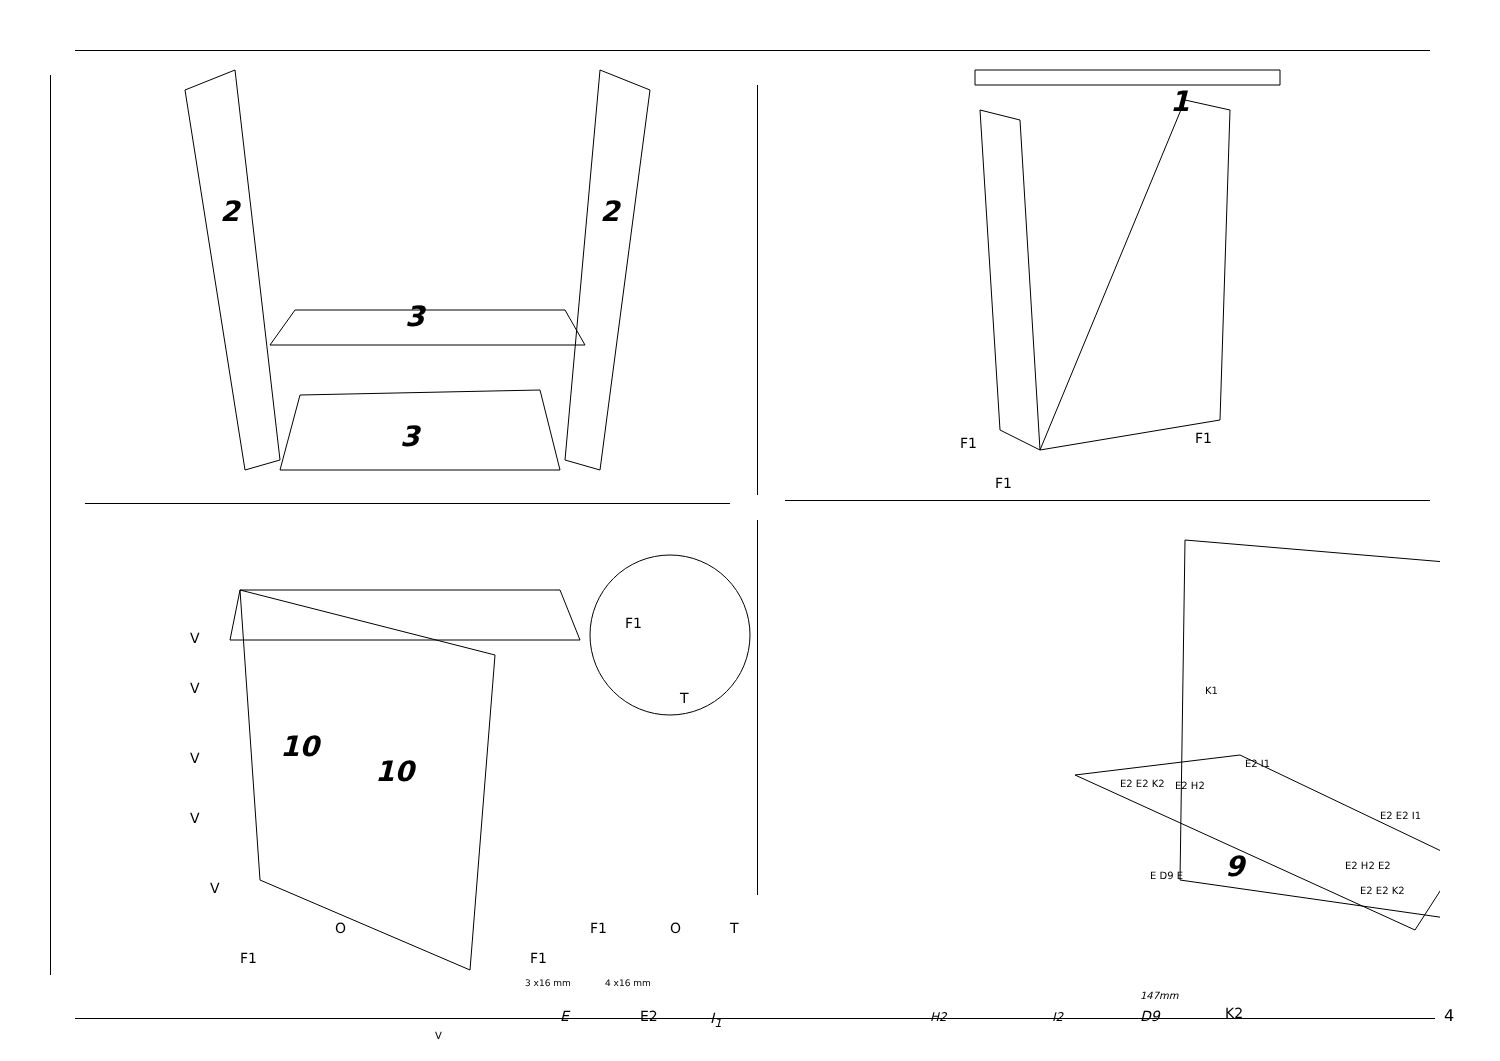2 2
3
3
1
F1 F1
F1
F1
T
10
10
V
V
V
V
V
O
F1 F1
F1 O T
3 x16 mm 4 x16 mm
E E2 I<sub>1</sub>
V
K1
E2 I1
E2 E2 K2 E2 H2
9 E D9 E
E2 E2 I1
E2 H2 E2
E2 E2 K2
147mm
H2 I2 D9 K2
4